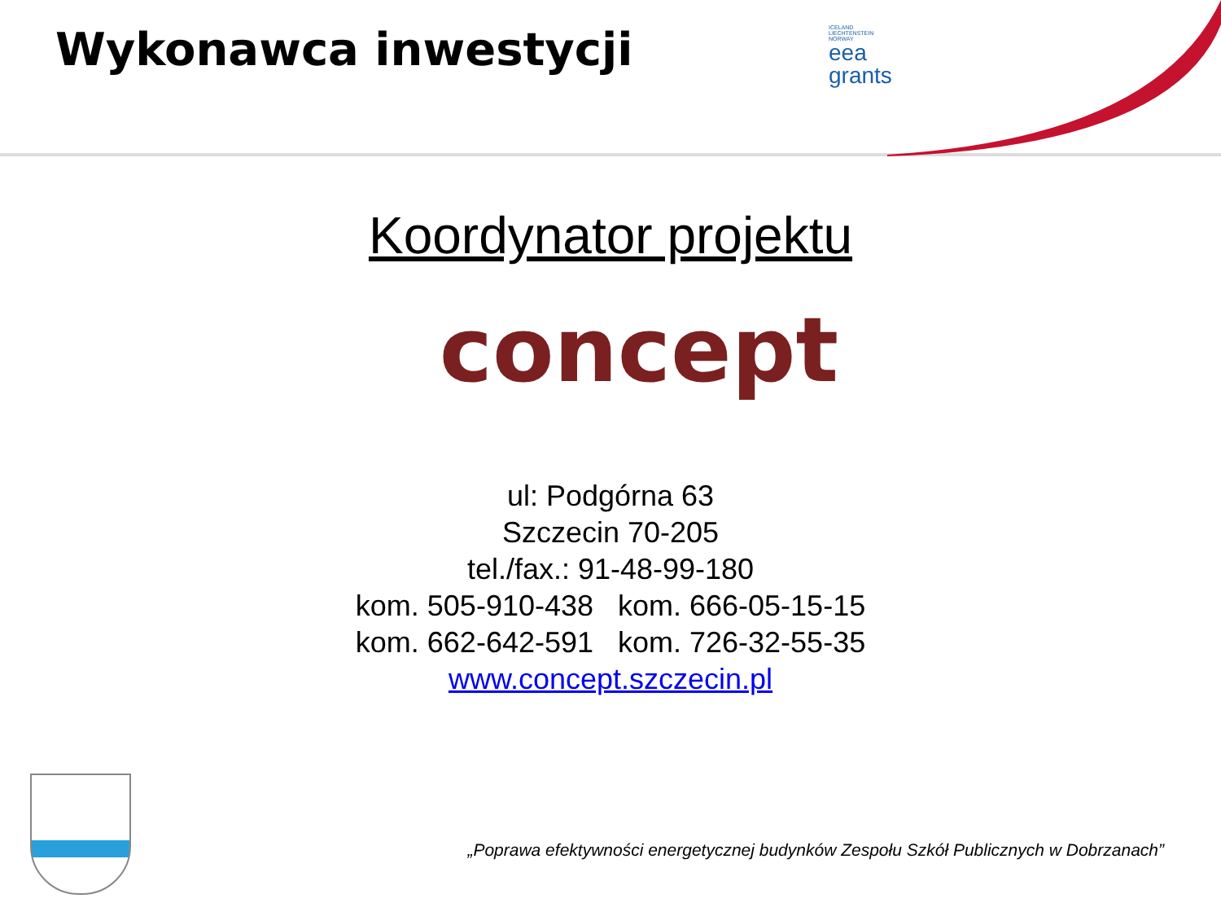Wykonawca inwestycji
ICELAND
LIECHTENSTEIN
NORWAY
eea
grants
Koordynator projektu
concept
ul: Podgórna 63
Szczecin 70-205
tel./fax.: 91-48-99-180
kom. 505-910-438 kom. 666-05-15-15
kom. 662-642-591 kom. 726-32-55-35
www.concept.szczecin.pl
„Poprawa efektywności energetycznej budynków Zespołu Szkół Publicznych w Dobrzanach”